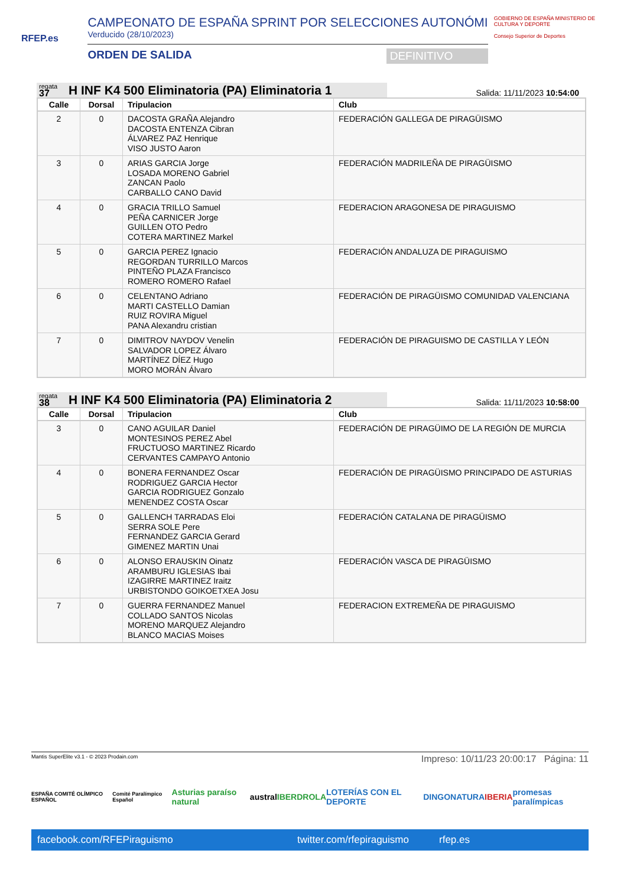RFEP.es
CAMPEONATO DE ESPAÑA SPRINT POR SELECCIONES AUTONÓMI
Verducido (28/10/2023)
ORDEN DE SALIDA DEFINITIVO
GOBIERNO DE ESPAÑA MINISTERIO DE CULTURA Y DEPORTE
Consejo Superior de Deportes
regata
37
H INF K4 500 Eliminatoria (PA) Eliminatoria 1
Salida: 11/11/2023 10:54:00
| Calle | Dorsal | Tripulacion | Club |
| --- | --- | --- | --- |
| 2 | 0 | DACOSTA GRAÑA Alejandro DACOSTA ENTENZA Cibran ÁLVAREZ PAZ Henrique VISO JUSTO Aaron | FEDERACIÓN GALLEGA DE PIRAGÜISMO |
| 3 | 0 | ARIAS GARCIA Jorge LOSADA MORENO Gabriel ZANCAN Paolo CARBALLO CANO David | FEDERACIÓN MADRILEÑA DE PIRAGÜISMO |
| 4 | 0 | GRACIA TRILLO Samuel PEÑA CARNICER Jorge GUILLEN OTO Pedro COTERA MARTINEZ Markel | FEDERACION ARAGONESA DE PIRAGUISMO |
| 5 | 0 | GARCIA PEREZ Ignacio REGORDAN TURRILLO Marcos PINTEÑO PLAZA Francisco ROMERO ROMERO Rafael | FEDERACIÓN ANDALUZA DE PIRAGUISMO |
| 6 | 0 | CELENTANO Adriano MARTI CASTELLO Damian RUIZ ROVIRA Miguel PANA Alexandru cristian | FEDERACIÓN DE PIRAGÜISMO COMUNIDAD VALENCIANA |
| 7 | 0 | DIMITROV NAYDOV Venelin SALVADOR LOPEZ Álvaro MARTÍNEZ DÍEZ Hugo MORO MORÁN Álvaro | FEDERACIÓN DE PIRAGUISMO DE CASTILLA Y LEÓN |
regata
38
H INF K4 500 Eliminatoria (PA) Eliminatoria 2
Salida: 11/11/2023 10:58:00
| Calle | Dorsal | Tripulacion | Club |
| --- | --- | --- | --- |
| 3 | 0 | CANO AGUILAR Daniel MONTESINOS PEREZ Abel FRUCTUOSO MARTINEZ Ricardo CERVANTES CAMPAYO Antonio | FEDERACIÓN DE PIRAGÜIMO DE LA REGIÓN DE MURCIA |
| 4 | 0 | BONERA FERNANDEZ Oscar RODRIGUEZ GARCIA Hector GARCIA RODRIGUEZ Gonzalo MENENDEZ COSTA Oscar | FEDERACIÓN DE PIRAGÜISMO PRINCIPADO DE ASTURIAS |
| 5 | 0 | GALLENCH TARRADAS Eloi SERRA SOLE Pere FERNANDEZ GARCIA Gerard GIMENEZ MARTIN Unai | FEDERACIÓN CATALANA DE PIRAGÜISMO |
| 6 | 0 | ALONSO ERAUSKIN Oinatz ARAMBURU IGLESIAS Ibai IZAGIRRE MARTINEZ Iraitz URBISTONDO GOIKOETXEA Josu | FEDERACIÓN VASCA DE PIRAGÜISMO |
| 7 | 0 | GUERRA FERNANDEZ Manuel COLLADO SANTOS Nicolas MORENO MARQUEZ Alejandro BLANCO MACIAS Moises | FEDERACION EXTREMEÑA DE PIRAGUISMO |
Mantis SuperElite v3.1 - © 2023 Prodain.com Impreso: 10/11/23 20:00:17 Página: 11
ESPAÑA COMITÉ OLÍMPICO ESPAÑOL Comité Paralímpico Español Asturias paraíso natural austral IBERDROLA LOTERÍAS CON EL DEPORTE DINGONATURA IBERIA promesas paralímpicas
facebook.com/RFEPiraguismo twitter.com/rfepiraguismo rfep.es